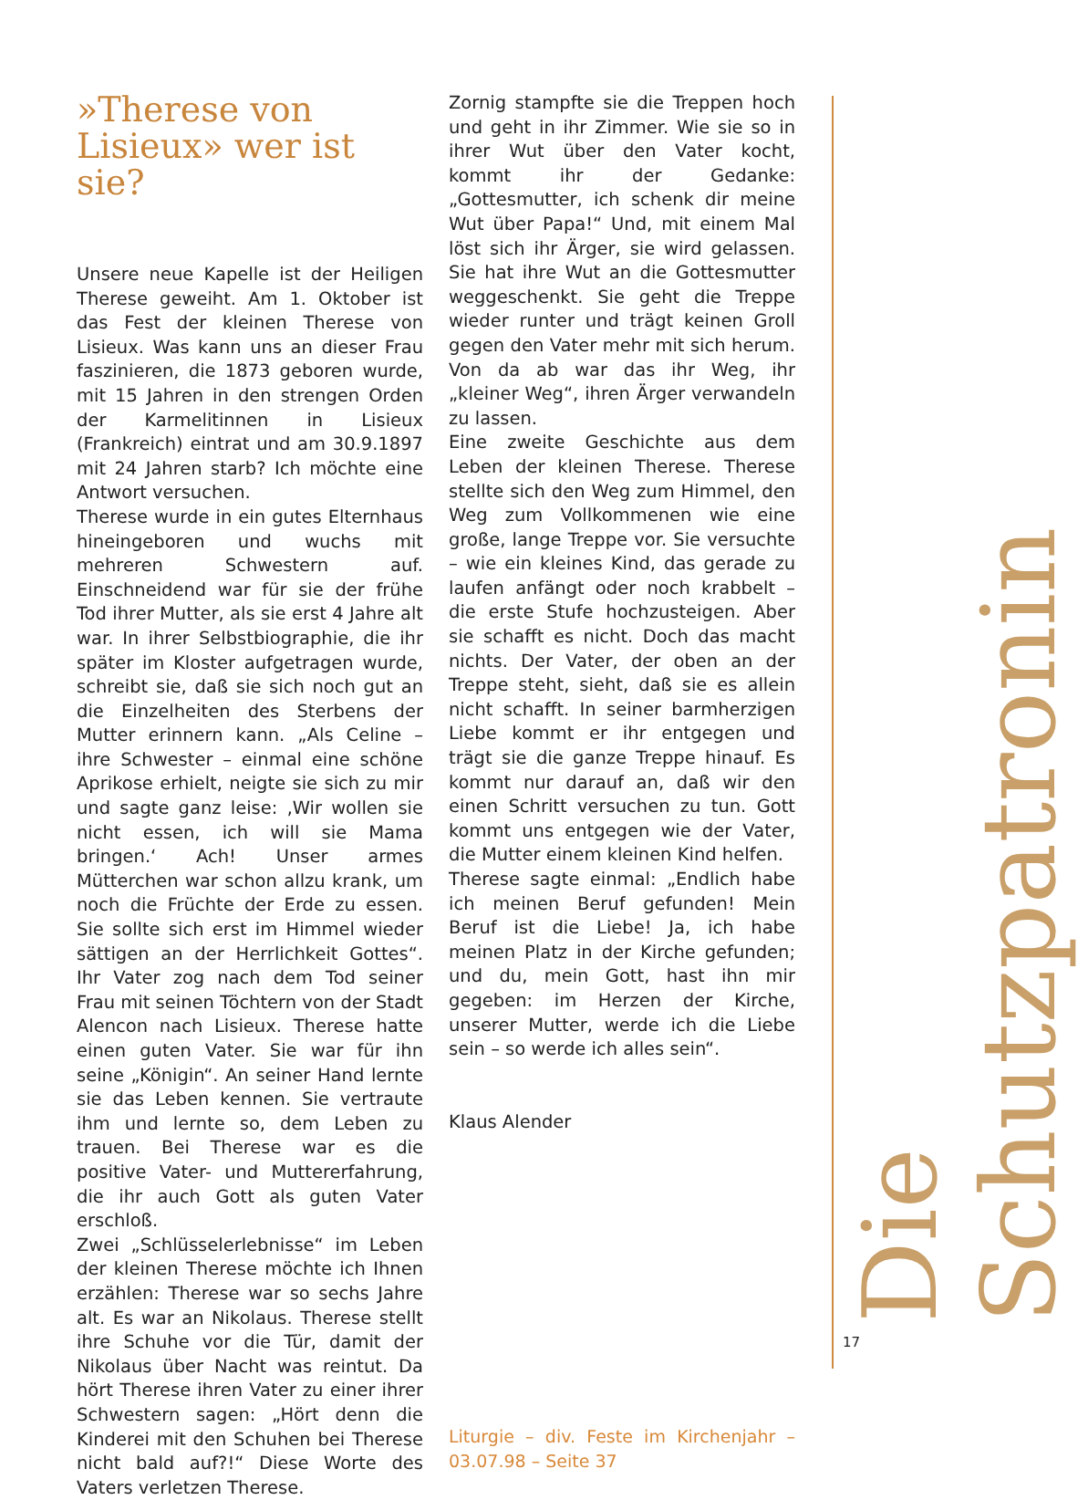»Therese von Lisieux» wer ist sie?
Unsere neue Kapelle ist der Heiligen Therese geweiht. Am 1. Oktober ist das Fest der kleinen Therese von Lisieux. Was kann uns an dieser Frau faszinieren, die 1873 geboren wurde, mit 15 Jahren in den strengen Orden der Karmelitinnen in Lisieux (Frankreich) eintrat und am 30.9.1897 mit 24 Jahren starb? Ich möchte eine Antwort versuchen.
Therese wurde in ein gutes Elternhaus hineingeboren und wuchs mit mehreren Schwestern auf. Einschneidend war für sie der frühe Tod ihrer Mutter, als sie erst 4 Jahre alt war. In ihrer Selbstbiographie, die ihr später im Kloster aufgetragen wurde, schreibt sie, daß sie sich noch gut an die Einzelheiten des Sterbens der Mutter erinnern kann. „Als Celine – ihre Schwester – einmal eine schöne Aprikose erhielt, neigte sie sich zu mir und sagte ganz leise: ‚Wir wollen sie nicht essen, ich will sie Mama bringen.‘ Ach! Unser armes Mütterchen war schon allzu krank, um noch die Früchte der Erde zu essen. Sie sollte sich erst im Himmel wieder sättigen an der Herrlichkeit Gottes“. Ihr Vater zog nach dem Tod seiner Frau mit seinen Töchtern von der Stadt Alencon nach Lisieux. Therese hatte einen guten Vater. Sie war für ihn seine „Königin“. An seiner Hand lernte sie das Leben kennen. Sie vertraute ihm und lernte so, dem Leben zu trauen. Bei Therese war es die positive Vater- und Muttererfahrung, die ihr auch Gott als guten Vater erschloß.
Zwei „Schlüsselerlebnisse“ im Leben der kleinen Therese möchte ich Ihnen erzählen: Therese war so sechs Jahre alt. Es war an Nikolaus. Therese stellt ihre Schuhe vor die Tür, damit der Nikolaus über Nacht was reintut. Da hört Therese ihren Vater zu einer ihrer Schwestern sagen: „Hört denn die Kinderei mit den Schuhen bei Therese nicht bald auf?!“ Diese Worte des Vaters verletzen Therese.
Zornig stampfte sie die Treppen hoch und geht in ihr Zimmer. Wie sie so in ihrer Wut über den Vater kocht, kommt ihr der Gedanke: „Gottesmutter, ich schenk dir meine Wut über Papa!“ Und, mit einem Mal löst sich ihr Ärger, sie wird gelassen. Sie hat ihre Wut an die Gottesmutter weggeschenkt. Sie geht die Treppe wieder runter und trägt keinen Groll gegen den Vater mehr mit sich herum. Von da ab war das ihr Weg, ihr „kleiner Weg“, ihren Ärger verwandeln zu lassen.
Eine zweite Geschichte aus dem Leben der kleinen Therese. Therese stellte sich den Weg zum Himmel, den Weg zum Vollkommenen wie eine große, lange Treppe vor. Sie versuchte – wie ein kleines Kind, das gerade zu laufen anfängt oder noch krabbelt – die erste Stufe hochzusteigen. Aber sie schafft es nicht. Doch das macht nichts. Der Vater, der oben an der Treppe steht, sieht, daß sie es allein nicht schafft. In seiner barmherzigen Liebe kommt er ihr entgegen und trägt sie die ganze Treppe hinauf. Es kommt nur darauf an, daß wir den einen Schritt versuchen zu tun. Gott kommt uns entgegen wie der Vater, die Mutter einem kleinen Kind helfen.
Therese sagte einmal: „Endlich habe ich meinen Beruf gefunden! Mein Beruf ist die Liebe! Ja, ich habe meinen Platz in der Kirche gefunden; und du, mein Gott, hast ihn mir gegeben: im Herzen der Kirche, unserer Mutter, werde ich die Liebe sein – so werde ich alles sein“.
Klaus Alender
Liturgie – div. Feste im Kirchenjahr – 03.07.98 – Seite 37
Die Schutzpatronin
17